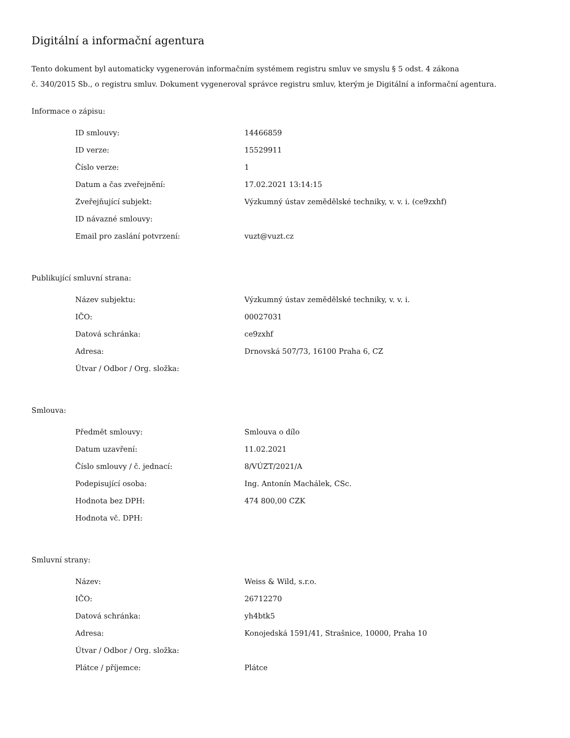Digitální a informační agentura
Tento dokument byl automaticky vygenerován informačním systémem registru smluv ve smyslu § 5 odst. 4 zákona
č. 340/2015 Sb., o registru smluv. Dokument vygeneroval správce registru smluv, kterým je Digitální a informační agentura.
Informace o zápisu:
| ID smlouvy: | 14466859 |
| ID verze: | 15529911 |
| Číslo verze: | 1 |
| Datum a čas zveřejnění: | 17.02.2021 13:14:15 |
| Zveřejňující subjekt: | Výzkumný ústav zemědělské techniky, v. v. i. (ce9zxhf) |
| ID návazné smlouvy: | |
| Email pro zaslání potvrzení: | vuzt@vuzt.cz |
Publikující smluvní strana:
| Název subjektu: | Výzkumný ústav zemědělské techniky, v. v. i. |
| IČO: | 00027031 |
| Datová schránka: | ce9zxhf |
| Adresa: | Drnovská 507/73, 16100 Praha 6, CZ |
| Útvar / Odbor / Org. složka: | |
Smlouva:
| Předmět smlouvy: | Smlouva o dílo |
| Datum uzavření: | 11.02.2021 |
| Číslo smlouvy / č. jednací: | 8/VÚZT/2021/A |
| Podepisující osoba: | Ing. Antonín Machálek, CSc. |
| Hodnota bez DPH: | 474 800,00 CZK |
| Hodnota vč. DPH: | |
Smluvní strany:
| Název: | Weiss & Wild, s.r.o. |
| IČO: | 26712270 |
| Datová schránka: | yh4btk5 |
| Adresa: | Konojedská 1591/41, Strašnice, 10000, Praha 10 |
| Útvar / Odbor / Org. složka: | |
| Plátce / příjemce: | Plátce |